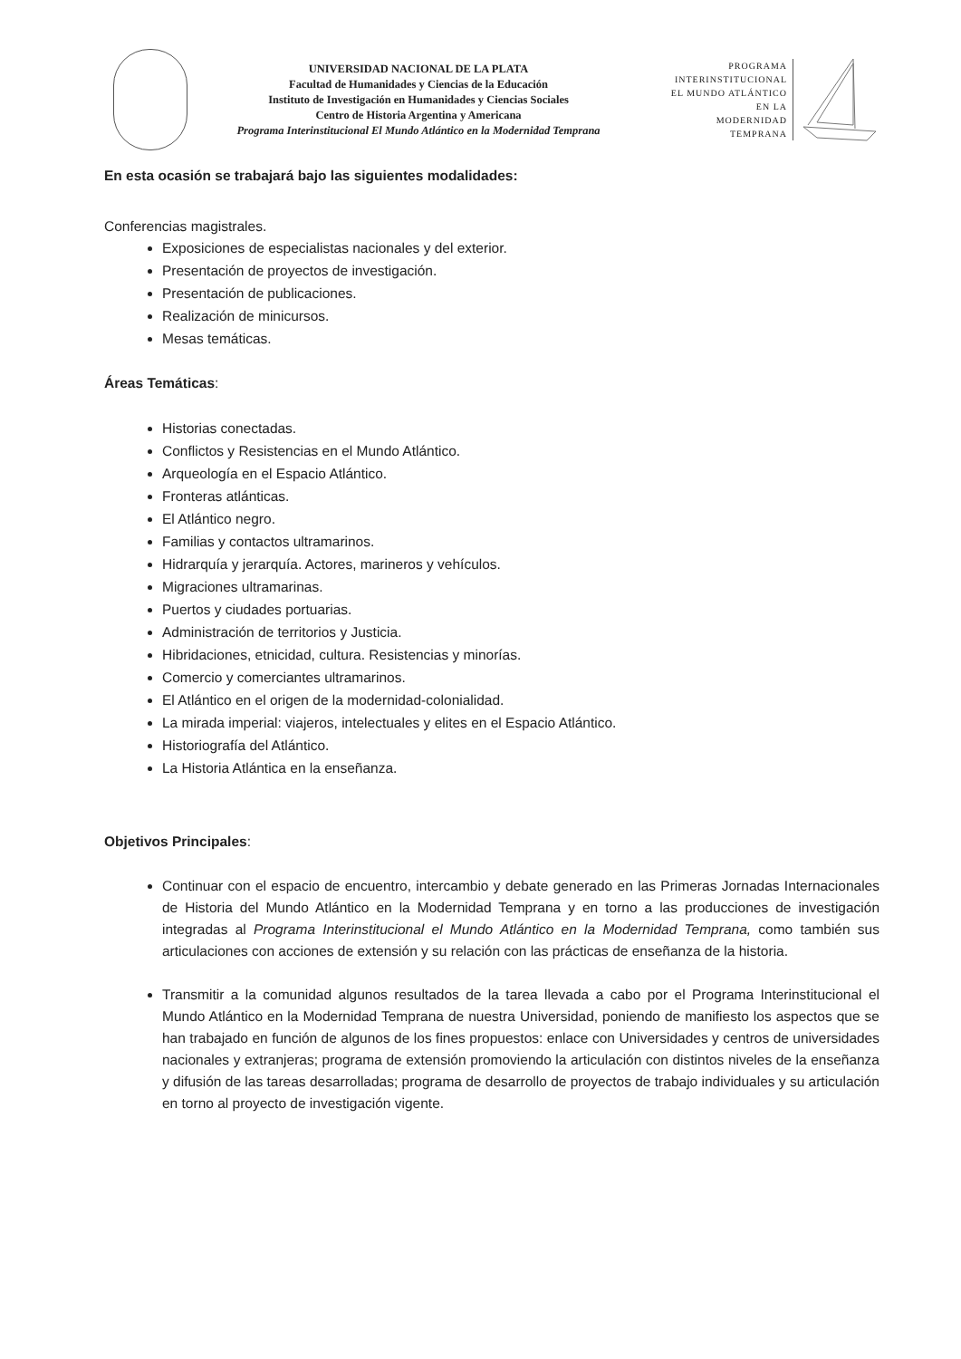UNIVERSIDAD NACIONAL DE LA PLATA
Facultad de Humanidades y Ciencias de la Educación
Instituto de Investigación en Humanidades y Ciencias Sociales
Centro de Historia Argentina y Americana
Programa Interinstitucional El Mundo Atlántico en la Modernidad Temprana
PROGRAMA
INTERINSTITUCIONAL
EL MUNDO ATLÁNTICO
EN LA
MODERNIDAD
TEMPRANA
En esta ocasión se trabajará bajo las siguientes modalidades:
Conferencias magistrales.
Exposiciones de especialistas nacionales y del exterior.
Presentación de proyectos de investigación.
Presentación de publicaciones.
Realización de minicursos.
Mesas temáticas.
Áreas Temáticas:
Historias conectadas.
Conflictos y Resistencias en el Mundo Atlántico.
Arqueología en el Espacio Atlántico.
Fronteras atlánticas.
El Atlántico negro.
Familias y contactos ultramarinos.
Hidrarquía y jerarquía. Actores, marineros y vehículos.
Migraciones ultramarinas.
Puertos y ciudades portuarias.
Administración de territorios y Justicia.
Hibridaciones, etnicidad, cultura. Resistencias y minorías.
Comercio y comerciantes ultramarinos.
El Atlántico en el origen de la modernidad-colonialidad.
La mirada imperial: viajeros, intelectuales y elites en el Espacio Atlántico.
Historiografía del Atlántico.
La Historia Atlántica en la enseñanza.
Objetivos Principales:
Continuar con el espacio de encuentro, intercambio y debate generado en las Primeras Jornadas Internacionales de Historia del Mundo Atlántico en la Modernidad Temprana y en torno a las producciones de investigación integradas al Programa Interinstitucional el Mundo Atlántico en la Modernidad Temprana, como también sus articulaciones con acciones de extensión y su relación con las prácticas de enseñanza de la historia.
Transmitir a la comunidad algunos resultados de la tarea llevada a cabo por el Programa Interinstitucional el Mundo Atlántico en la Modernidad Temprana de nuestra Universidad, poniendo de manifiesto los aspectos que se han trabajado en función de algunos de los fines propuestos: enlace con Universidades y centros de universidades nacionales y extranjeras; programa de extensión promoviendo la articulación con distintos niveles de la enseñanza y difusión de las tareas desarrolladas; programa de desarrollo de proyectos de trabajo individuales y su articulación en torno al proyecto de investigación vigente.